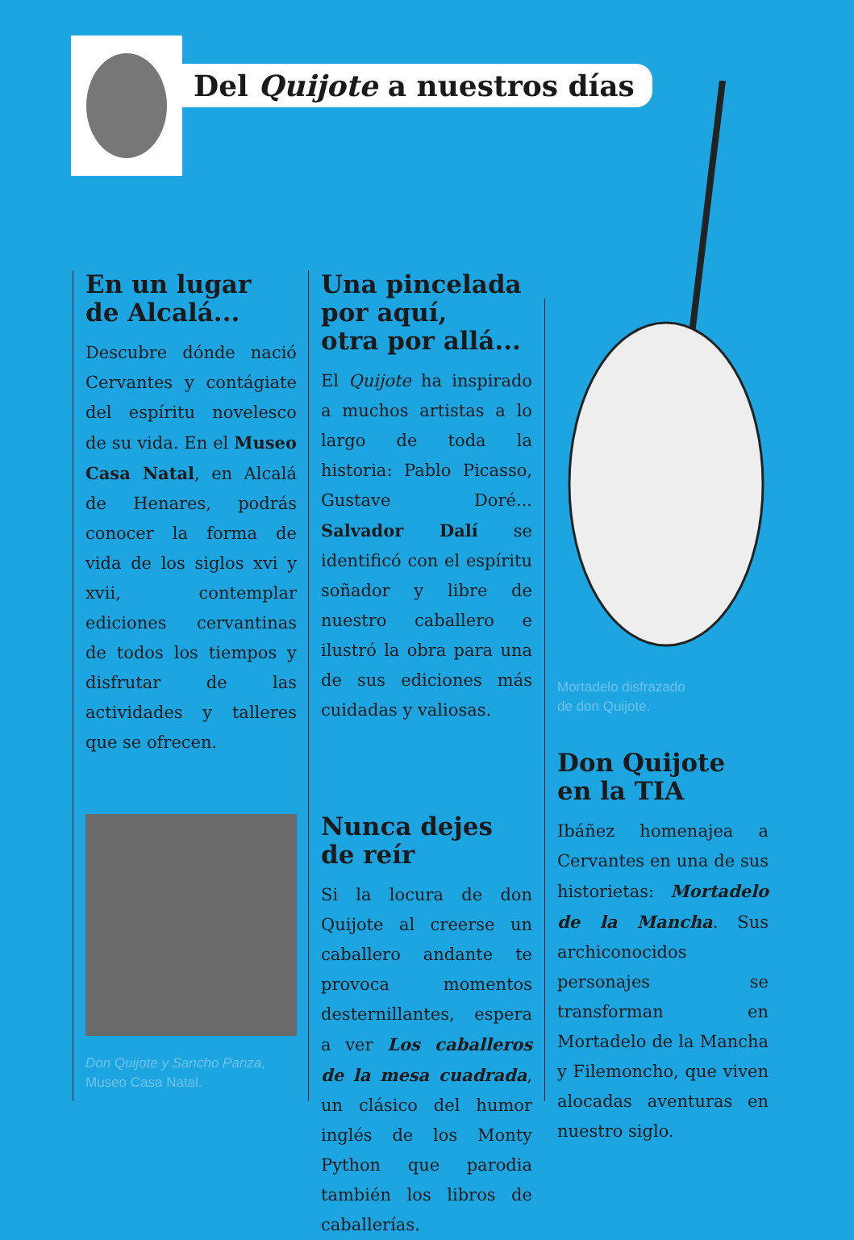Del Quijote a nuestros días
En un lugar
de Alcalá...
Descubre dónde nació Cervantes y contágiate del espíritu novelesco de su vida. En el Museo Casa Natal, en Alcalá de Henares, podrás conocer la forma de vida de los siglos xvi y xvii, contemplar ediciones cervantinas de todos los tiempos y disfrutar de las actividades y talleres que se ofrecen.
Don Quijote y Sancho Panza,
Museo Casa Natal.
Una pincelada
por aquí,
otra por allá...
El Quijote ha inspirado a muchos artistas a lo largo de toda la historia: Pablo Picasso, Gustave Doré... Salvador Dalí se identificó con el espíritu soñador y libre de nuestro caballero e ilustró la obra para una de sus ediciones más cuidadas y valiosas.
Nunca dejes
de reír
Si la locura de don Quijote al creerse un caballero andante te provoca momentos desternillantes, espera a ver Los caballeros de la mesa cuadrada, un clásico del humor inglés de los Monty Python que parodia también los libros de caballerías.
Mortadelo disfrazado
de don Quijote.
Don Quijote
en la TIA
Ibáñez homenajea a Cervantes en una de sus historietas: Mortadelo de la Mancha. Sus archiconocidos personajes se transforman en Mortadelo de la Mancha y Filemoncho, que viven alocadas aventuras en nuestro siglo.